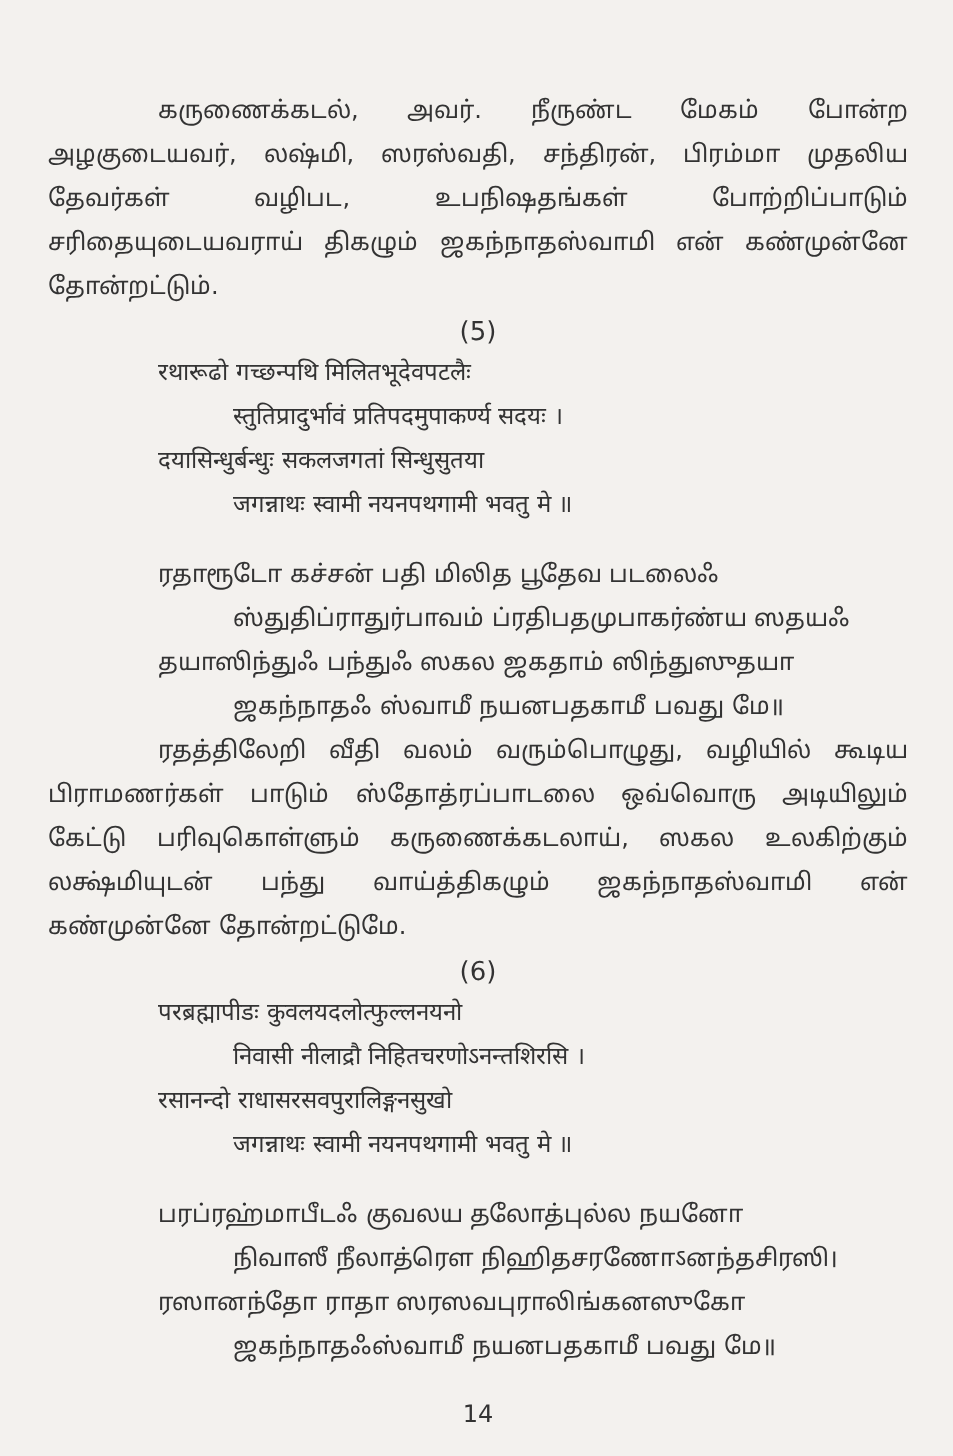கருணைக்கடல், அவர். நீருண்ட மேகம் போன்ற அழகுடையவர், லஷ்மி, ஸரஸ்வதி, சந்திரன், பிரம்மா முதலிய தேவர்கள் வழிபட, உபநிஷதங்கள் போற்றிப்பாடும் சரிதையுடையவராய் திகழும் ஜகந்நாதஸ்வாமி என் கண்முன்னே தோன்றட்டும்.
(5)
रथारूढो गच्छन्पथि मिलितभूदेवपटलैः
स्तुतिप्रादुर्भावं प्रतिपदमुपाकर्ण्य सदयः ।
दयासिन्धुर्बन्धुः सकलजगतां सिन्धुसुतया
जगन्नाथः स्वामी नयनपथगामी भवतु मे ॥
ரதாரூடோ கச்சன் பதி மிலித பூதேவ படலைஃ
ஸ்துதிப்ராதுர்பாவம் ப்ரதிபதமுபாகர்ண்ய ஸதயஃ
தயாஸிந்துஃ பந்துஃ ஸகல ஜகதாம் ஸிந்துஸுதயா
ஜகந்நாதஃ ஸ்வாமீ நயனபதகாமீ பவது மே॥
ரதத்திலேறி வீதி வலம் வரும்பொழுது, வழியில் கூடிய பிராமணர்கள் பாடும் ஸ்தோத்ரப்பாடலை ஒவ்வொரு அடியிலும் கேட்டு பரிவுகொள்ளும் கருணைக்கடலாய், ஸகல உலகிற்கும் லக்ஷ்மியுடன் பந்து வாய்த்திகழும் ஜகந்நாதஸ்வாமி என் கண்முன்னே தோன்றட்டுமே.
(6)
परब्रह्मापीडः कुवलयदलोत्फुल्लनयनो
निवासी नीलाद्रौ निहितचरणोऽनन्तशिरसि ।
रसानन्दो राधासरसवपुरालिङ्गनसुखो
जगन्नाथः स्वामी नयनपथगामी भवतु मे ॥
பரப்ரஹ்மாபீடஃ குவலய தலோத்புல்ல நயனோ
நிவாஸீ நீலாத்ரௌ நிஹிதசரணோऽனந்தசிரஸி।
ரஸானந்தோ ராதா ஸரஸவபுராலிங்கனஸுகோ
ஜகந்நாதஃஸ்வாமீ நயனபதகாமீ பவது மே॥
14